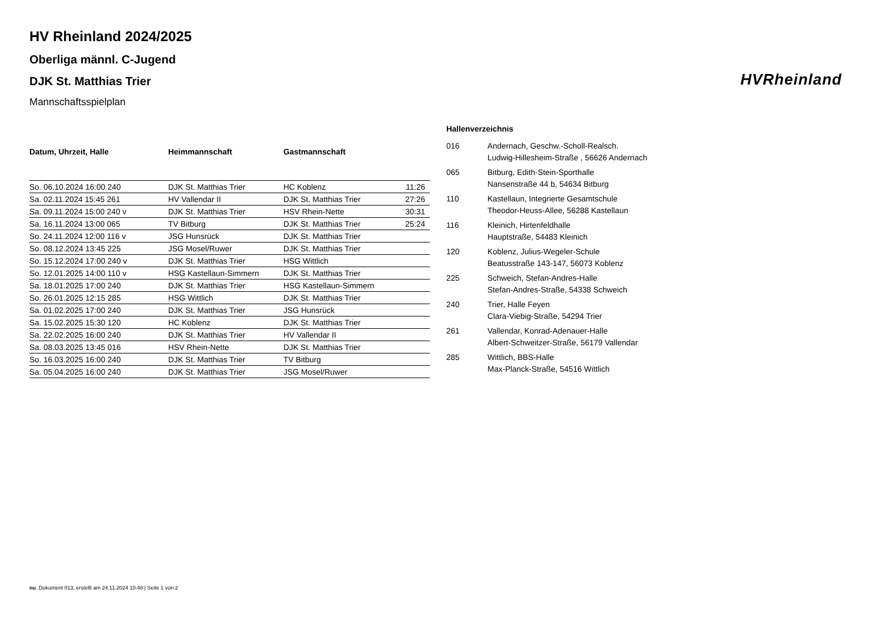HV Rheinland 2024/2025
Oberliga männl. C-Jugend
DJK St. Matthias Trier
Mannschaftsspielplan
| Datum, Uhrzeit, Halle | Heimmannschaft | Gastmannschaft | |
| --- | --- | --- | --- |
| So. 06.10.2024 16:00 240 | DJK St. Matthias Trier | HC Koblenz | 11:26 |
| Sa. 02.11.2024 15:45 261 | HV Vallendar II | DJK St. Matthias Trier | 27:26 |
| Sa. 09.11.2024 15:00 240 v | DJK St. Matthias Trier | HSV Rhein-Nette | 30:31 |
| Sa. 16.11.2024 13:00 065 | TV Bitburg | DJK St. Matthias Trier | 25:24 |
| So. 24.11.2024 12:00 116 v | JSG Hunsrück | DJK St. Matthias Trier | |
| So. 08.12.2024 13:45 225 | JSG Mosel/Ruwer | DJK St. Matthias Trier | |
| So. 15.12.2024 17:00 240 v | DJK St. Matthias Trier | HSG Wittlich | |
| So. 12.01.2025 14:00 110 v | HSG Kastellaun-Simmern | DJK St. Matthias Trier | |
| Sa. 18.01.2025 17:00 240 | DJK St. Matthias Trier | HSG Kastellaun-Simmern | |
| So. 26.01.2025 12:15 285 | HSG Wittlich | DJK St. Matthias Trier | |
| Sa. 01.02.2025 17:00 240 | DJK St. Matthias Trier | JSG Hunsrück | |
| Sa. 15.02.2025 15:30 120 | HC Koblenz | DJK St. Matthias Trier | |
| Sa. 22.02.2025 16:00 240 | DJK St. Matthias Trier | HV Vallendar II | |
| Sa. 08.03.2025 13:45 016 | HSV Rhein-Nette | DJK St. Matthias Trier | |
| So. 16.03.2025 16:00 240 | DJK St. Matthias Trier | TV Bitburg | |
| Sa. 05.04.2025 16:00 240 | DJK St. Matthias Trier | JSG Mosel/Ruwer | |
Hallenverzeichnis
| 016 | Andernach, Geschw.-Scholl-Realsch. Ludwig-Hillesheim-Straße , 56626 Andernach |
| 065 | Bitburg, Edith-Stein-Sporthalle Nansenstraße 44 b, 54634 Bitburg |
| 110 | Kastellaun, Integrierte Gesamtschule Theodor-Heuss-Allee, 56288 Kastellaun |
| 116 | Kleinich, Hirtenfeldhalle Hauptstraße, 54483 Kleinich |
| 120 | Koblenz, Julius-Wegeler-Schule Beatusstraße 143-147, 56073 Koblenz |
| 225 | Schweich, Stefan-Andres-Halle Stefan-Andres-Straße, 54338 Schweich |
| 240 | Trier, Halle Feyen Clara-Viebig-Straße, 54294 Trier |
| 261 | Vallendar, Konrad-Adenauer-Halle Albert-Schweitzer-Straße, 56179 Vallendar |
| 285 | Wittlich, BBS-Halle Max-Planck-Straße, 54516 Wittlich |
HVRheinland
nu .Dokument 013, erstellt am 24.11.2024 10:48 | Seite 1 von 2